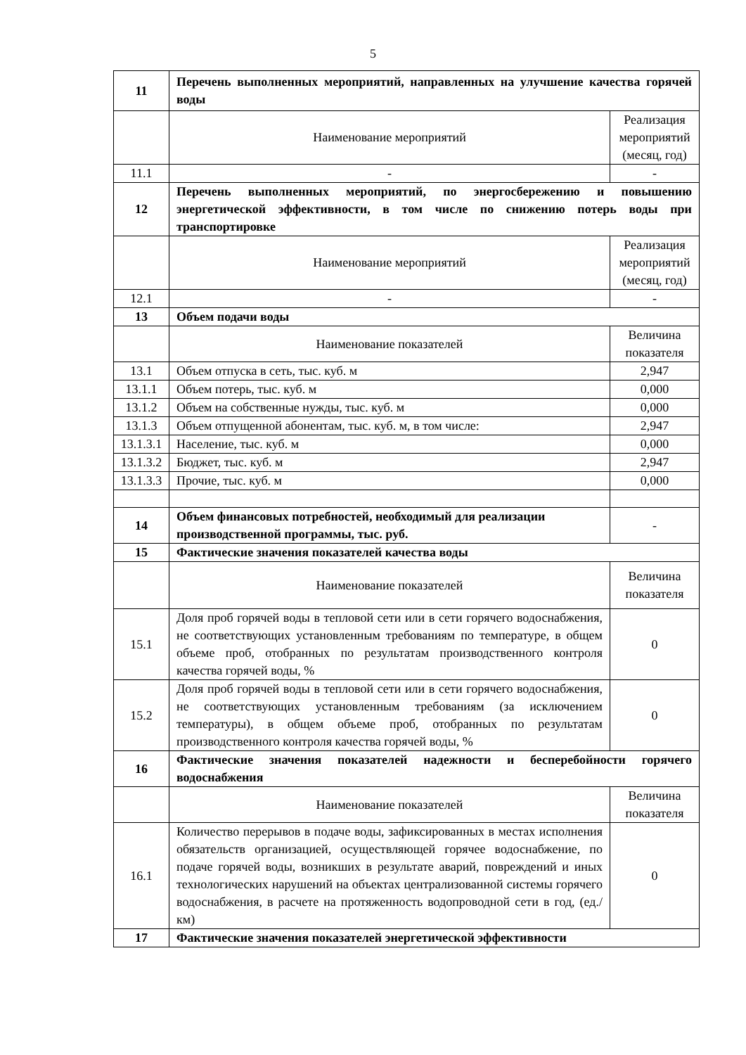5
| 11 | Перечень выполненных мероприятий, направленных на улучшение качества горячей воды | |
| | Наименование мероприятий | Реализация мероприятий (месяц, год) |
| 11.1 | - | - |
| 12 | Перечень выполненных мероприятий, по энергосбережению и повышению энергетической эффективности, в том числе по снижению потерь воды при транспортировке | |
| | Наименование мероприятий | Реализация мероприятий (месяц, год) |
| 12.1 | - | - |
| 13 | Объем подачи воды | |
| | Наименование показателей | Величина показателя |
| 13.1 | Объем отпуска в сеть, тыс. куб. м | 2,947 |
| 13.1.1 | Объем потерь, тыс. куб. м | 0,000 |
| 13.1.2 | Объем на собственные нужды, тыс. куб. м | 0,000 |
| 13.1.3 | Объем отпущенной абонентам, тыс. куб. м, в том числе: | 2,947 |
| 13.1.3.1 | Население, тыс. куб. м | 0,000 |
| 13.1.3.2 | Бюджет, тыс. куб. м | 2,947 |
| 13.1.3.3 | Прочие, тыс. куб. м | 0,000 |
| 14 | Объем финансовых потребностей, необходимый для реализации производственной программы, тыс. руб. | - |
| 15 | Фактические значения показателей качества воды | |
| | Наименование показателей | Величина показателя |
| 15.1 | Доля проб горячей воды в тепловой сети или в сети горячего водоснабжения, не соответствующих установленным требованиям по температуре, в общем объеме проб, отобранных по результатам производственного контроля качества горячей воды, % | 0 |
| 15.2 | Доля проб горячей воды в тепловой сети или в сети горячего водоснабжения, не соответствующих установленным требованиям (за исключением температуры), в общем объеме проб, отобранных по результатам производственного контроля качества горячей воды, % | 0 |
| 16 | Фактические значения показателей надежности и бесперебойности горячего водоснабжения | |
| | Наименование показателей | Величина показателя |
| 16.1 | Количество перерывов в подаче воды, зафиксированных в местах исполнения обязательств организацией, осуществляющей горячее водоснабжение, по подаче горячей воды, возникших в результате аварий, повреждений и иных технологических нарушений на объектах централизованной системы горячего водоснабжения, в расчете на протяженность водопроводной сети в год, (ед./км) | 0 |
| 17 | Фактические значения показателей энергетической эффективности | |